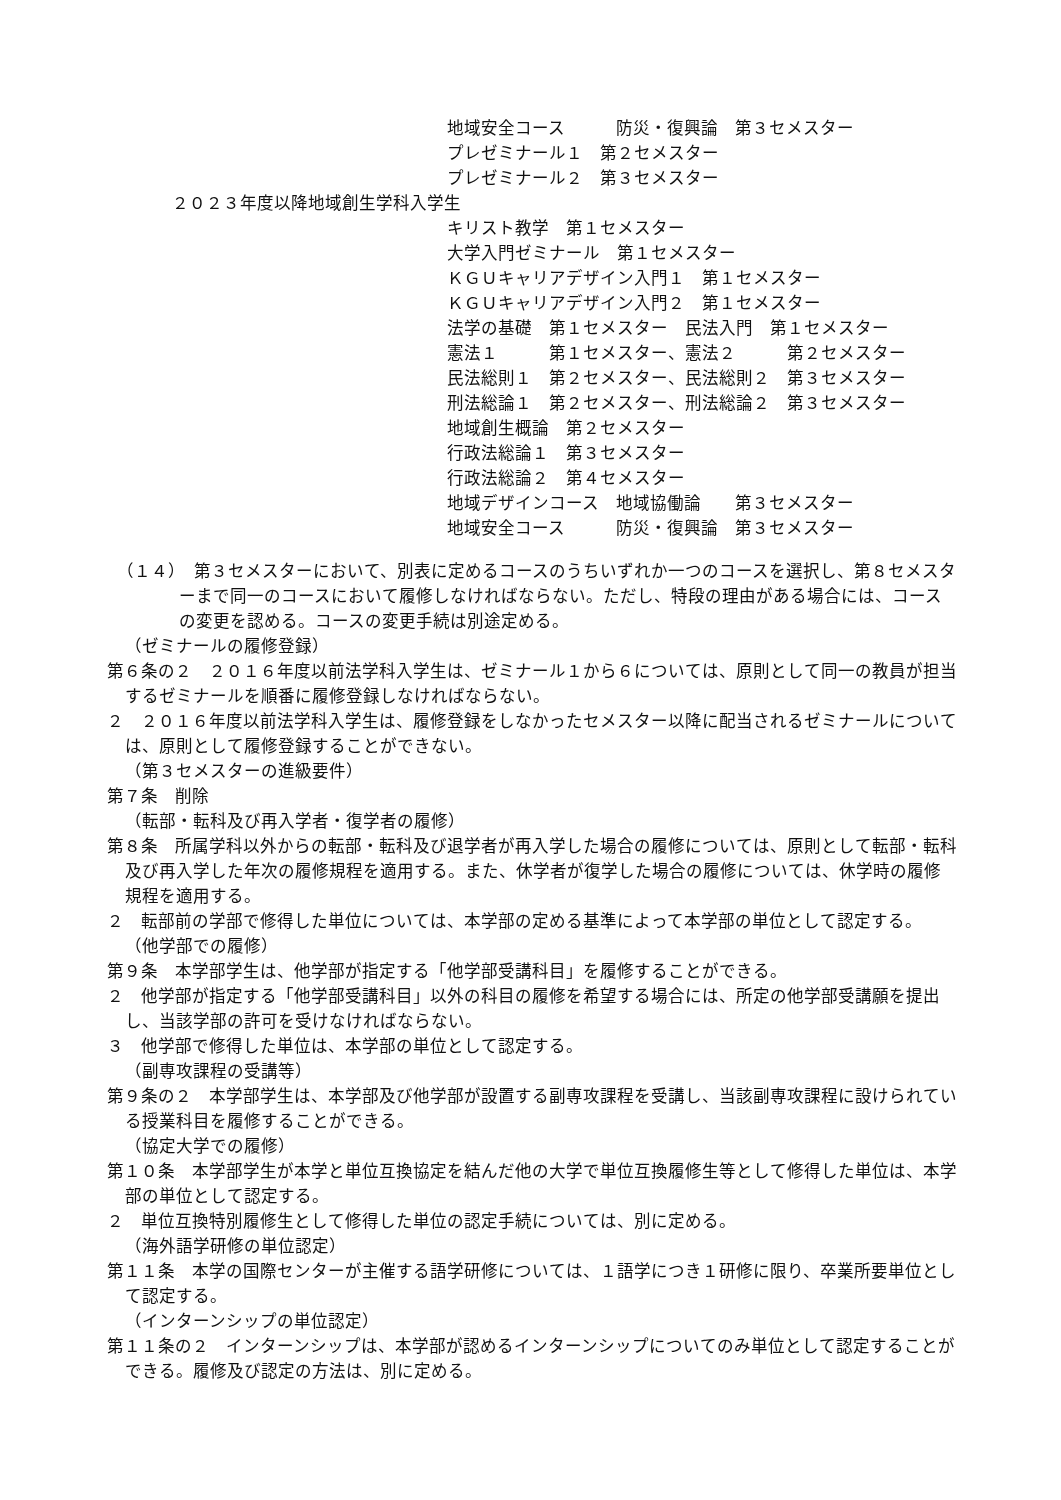地域安全コース　　　防災・復興論　第３セメスター
プレゼミナール１　第２セメスター
プレゼミナール２　第３セメスター
２０２３年度以降地域創生学科入学生
キリスト教学　第１セメスター
大学入門ゼミナール　第１セメスター
ＫＧＵキャリアデザイン入門１　第１セメスター
ＫＧＵキャリアデザイン入門２　第１セメスター
法学の基礎　第１セメスター　民法入門　第１セメスター
憲法１　　　第１セメスター、憲法２　　　第２セメスター
民法総則１　第２セメスター、民法総則２　第３セメスター
刑法総論１　第２セメスター、刑法総論２　第３セメスター
地域創生概論　第２セメスター
行政法総論１　第３セメスター
行政法総論２　第４セメスター
地域デザインコース　地域協働論　　第３セメスター
地域安全コース　　　防災・復興論　第３セメスター
（１４）　第３セメスターにおいて、別表に定めるコースのうちいずれか一つのコースを選択し、第８セメスターまで同一のコースにおいて履修しなければならない。ただし、特段の理由がある場合には、コースの変更を認める。コースの変更手続は別途定める。
（ゼミナールの履修登録）
第６条の２　２０１６年度以前法学科入学生は、ゼミナール１から６については、原則として同一の教員が担当するゼミナールを順番に履修登録しなければならない。
２　２０１６年度以前法学科入学生は、履修登録をしなかったセメスター以降に配当されるゼミナールについては、原則として履修登録することができない。
（第３セメスターの進級要件）
第７条　削除
（転部・転科及び再入学者・復学者の履修）
第８条　所属学科以外からの転部・転科及び退学者が再入学した場合の履修については、原則として転部・転科及び再入学した年次の履修規程を適用する。また、休学者が復学した場合の履修については、休学時の履修規程を適用する。
２　転部前の学部で修得した単位については、本学部の定める基準によって本学部の単位として認定する。
（他学部での履修）
第９条　本学部学生は、他学部が指定する「他学部受講科目」を履修することができる。
２　他学部が指定する「他学部受講科目」以外の科目の履修を希望する場合には、所定の他学部受講願を提出し、当該学部の許可を受けなければならない。
３　他学部で修得した単位は、本学部の単位として認定する。
（副専攻課程の受講等）
第９条の２　本学部学生は、本学部及び他学部が設置する副専攻課程を受講し、当該副専攻課程に設けられている授業科目を履修することができる。
（協定大学での履修）
第１０条　本学部学生が本学と単位互換協定を結んだ他の大学で単位互換履修生等として修得した単位は、本学部の単位として認定する。
２　単位互換特別履修生として修得した単位の認定手続については、別に定める。
（海外語学研修の単位認定）
第１１条　本学の国際センターが主催する語学研修については、１語学につき１研修に限り、卒業所要単位として認定する。
（インターンシップの単位認定）
第１１条の２　インターンシップは、本学部が認めるインターンシップについてのみ単位として認定することができる。履修及び認定の方法は、別に定める。